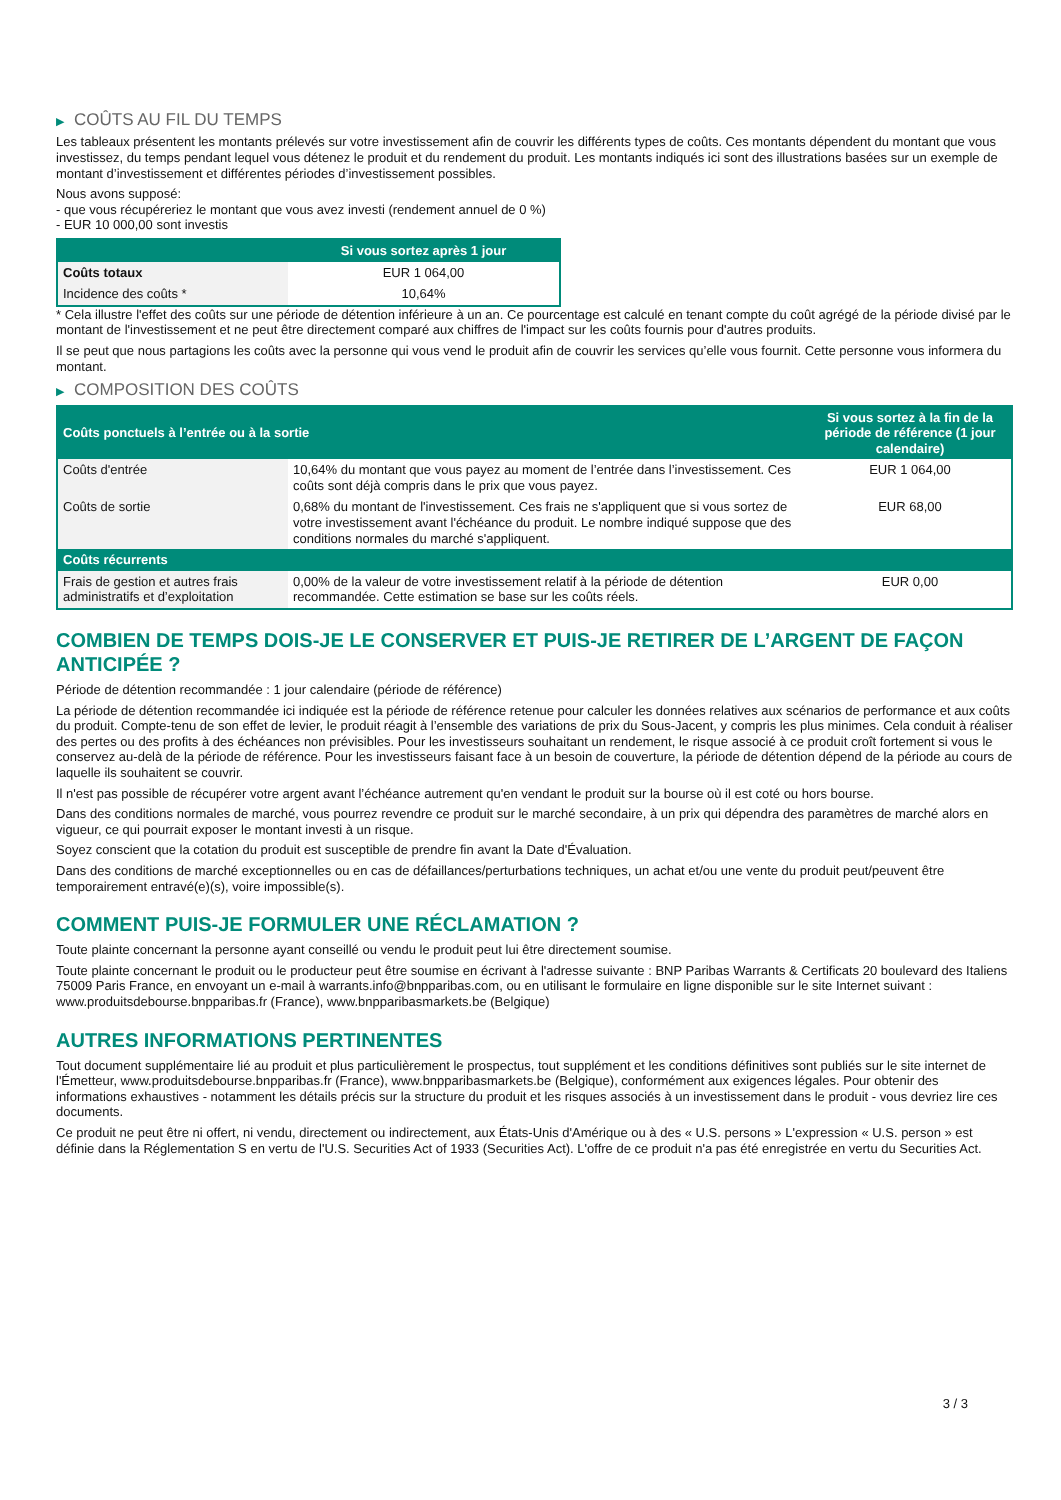▶ COÛTS AU FIL DU TEMPS
Les tableaux présentent les montants prélevés sur votre investissement afin de couvrir les différents types de coûts. Ces montants dépendent du montant que vous investissez, du temps pendant lequel vous détenez le produit et du rendement du produit. Les montants indiqués ici sont des illustrations basées sur un exemple de montant d’investissement et différentes périodes d’investissement possibles.
Nous avons supposé:
- que vous récupéreriez le montant que vous avez investi (rendement annuel de 0 %)
- EUR 10 000,00 sont investis
| | Si vous sortez après 1 jour |
| --- | --- |
| Coûts totaux | EUR 1 064,00 |
| Incidence des coûts * | 10,64% |
* Cela illustre l'effet des coûts sur une période de détention inférieure à un an. Ce pourcentage est calculé en tenant compte du coût agrégé de la période divisé par le montant de l'investissement et ne peut être directement comparé aux chiffres de l'impact sur les coûts fournis pour d'autres produits.
Il se peut que nous partagions les coûts avec la personne qui vous vend le produit afin de couvrir les services qu’elle vous fournit. Cette personne vous informera du montant.
▶ COMPOSITION DES COÛTS
| Coûts ponctuels à l’entrée ou à la sortie | | Si vous sortez à la fin de la période de référence (1 jour calendaire) |
| --- | --- | --- |
| Coûts d'entrée | 10,64% du montant que vous payez au moment de l’entrée dans l’investissement. Ces coûts sont déjà compris dans le prix que vous payez. | EUR 1 064,00 |
| Coûts de sortie | 0,68% du montant de l'investissement. Ces frais ne s'appliquent que si vous sortez de votre investissement avant l'échéance du produit. Le nombre indiqué suppose que des conditions normales du marché s'appliquent. | EUR 68,00 |
| Coûts récurrents | | |
| Frais de gestion et autres frais administratifs et d’exploitation | 0,00% de la valeur de votre investissement relatif à la période de détention recommandée. Cette estimation se base sur les coûts réels. | EUR 0,00 |
COMBIEN DE TEMPS DOIS-JE LE CONSERVER ET PUIS-JE RETIRER DE L’ARGENT DE FAÇON ANTICIPÉE ?
Période de détention recommandée : 1 jour calendaire (période de référence)
La période de détention recommandée ici indiquée est la période de référence retenue pour calculer les données relatives aux scénarios de performance et aux coûts du produit. Compte-tenu de son effet de levier, le produit réagit à l’ensemble des variations de prix du Sous-Jacent, y compris les plus minimes. Cela conduit à réaliser des pertes ou des profits à des échéances non prévisibles. Pour les investisseurs souhaitant un rendement, le risque associé à ce produit croît fortement si vous le conservez au-delà de la période de référence. Pour les investisseurs faisant face à un besoin de couverture, la période de détention dépend de la période au cours de laquelle ils souhaitent se couvrir.
Il n'est pas possible de récupérer votre argent avant l’échéance autrement qu'en vendant le produit sur la bourse où il est coté ou hors bourse.
Dans des conditions normales de marché, vous pourrez revendre ce produit sur le marché secondaire, à un prix qui dépendra des paramètres de marché alors en vigueur, ce qui pourrait exposer le montant investi à un risque.
Soyez conscient que la cotation du produit est susceptible de prendre fin avant la Date d'Évaluation.
Dans des conditions de marché exceptionnelles ou en cas de défaillances/perturbations techniques, un achat et/ou une vente du produit peut/peuvent être temporairement entravé(e)(s), voire impossible(s).
COMMENT PUIS-JE FORMULER UNE RÉCLAMATION ?
Toute plainte concernant la personne ayant conseillé ou vendu le produit peut lui être directement soumise.
Toute plainte concernant le produit ou le producteur peut être soumise en écrivant à l'adresse suivante : BNP Paribas Warrants & Certificats 20 boulevard des Italiens 75009 Paris France, en envoyant un e-mail à warrants.info@bnpparibas.com, ou en utilisant le formulaire en ligne disponible sur le site Internet suivant : www.produitsdebourse.bnpparibas.fr (France), www.bnpparibasmarkets.be (Belgique)
AUTRES INFORMATIONS PERTINENTES
Tout document supplémentaire lié au produit et plus particulièrement le prospectus, tout supplément et les conditions définitives sont publiés sur le site internet de l'Émetteur, www.produitsdebourse.bnpparibas.fr (France), www.bnpparibasmarkets.be (Belgique), conformément aux exigences légales. Pour obtenir des informations exhaustives - notamment les détails précis sur la structure du produit et les risques associés à un investissement dans le produit - vous devriez lire ces documents.
Ce produit ne peut être ni offert, ni vendu, directement ou indirectement, aux États-Unis d'Amérique ou à des « U.S. persons » L'expression « U.S. person » est définie dans la Réglementation S en vertu de l'U.S. Securities Act of 1933 (Securities Act). L'offre de ce produit n'a pas été enregistrée en vertu du Securities Act.
3 / 3